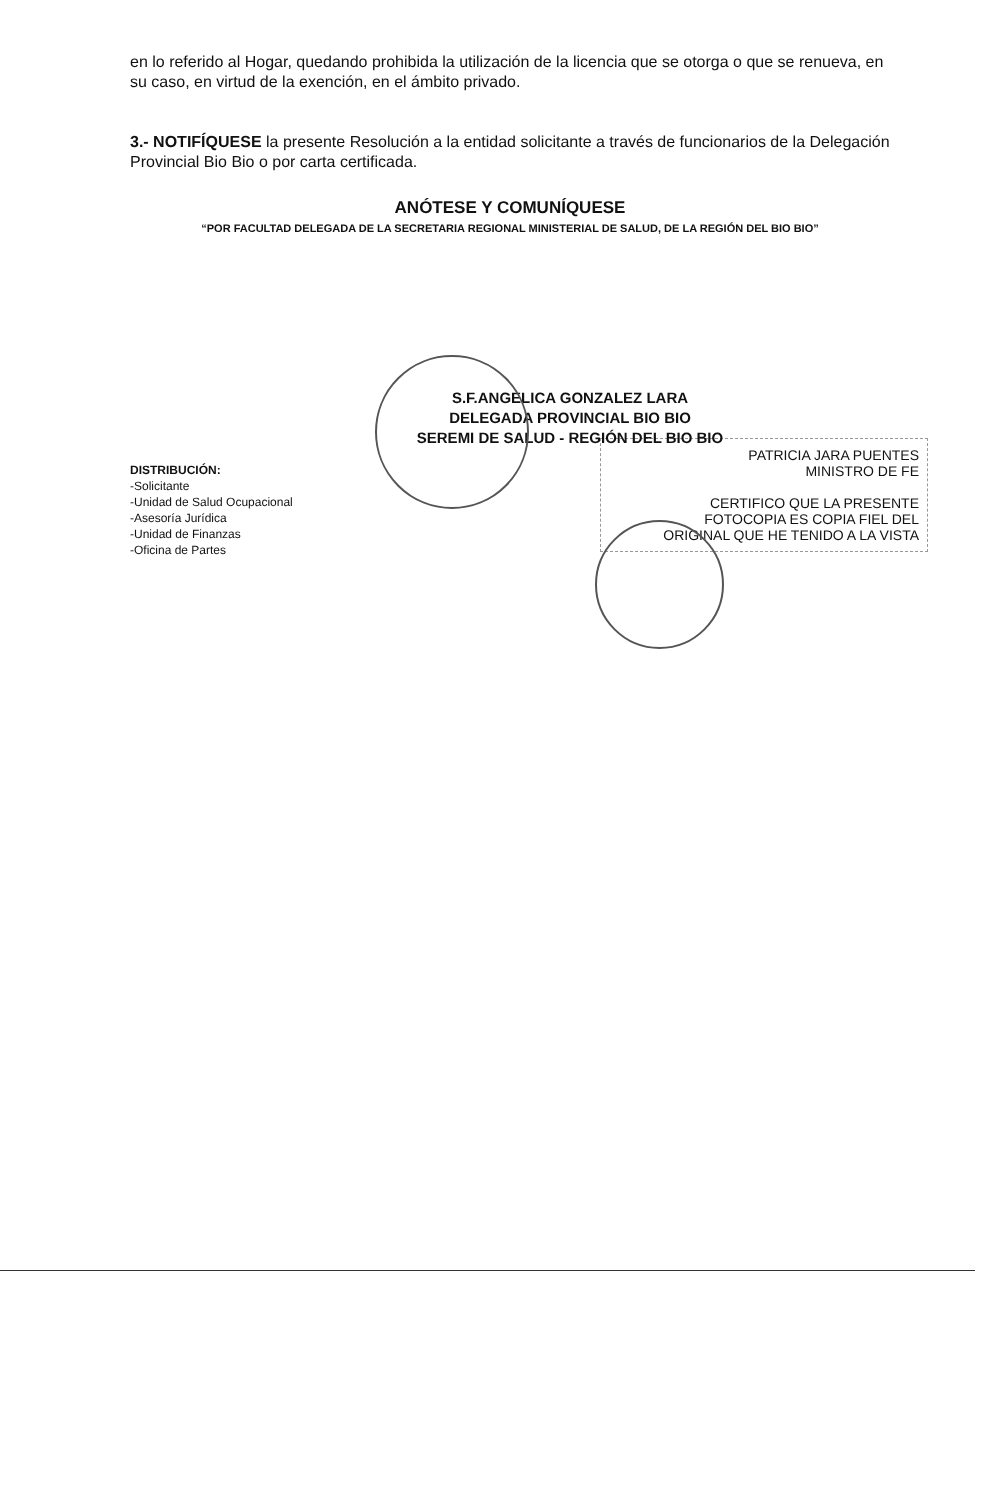en lo referido al Hogar, quedando prohibida la utilización de la licencia que se otorga o que se renueva, en su caso, en virtud de la exención, en el ámbito privado.
3.- NOTIFÍQUESE la presente Resolución a la entidad solicitante a través de funcionarios de la Delegación Provincial Bio Bio o por carta certificada.
ANÓTESE Y COMUNÍQUESE
“POR FACULTAD DELEGADA DE LA SECRETARIA REGIONAL MINISTERIAL DE SALUD, DE LA REGIÓN DEL BIO BIO”
S.F.ANGELICA GONZALEZ LARA
DELEGADA PROVINCIAL BIO BIO
SEREMI DE SALUD - REGIÓN DEL BIO BIO
DISTRIBUCIÓN:
-Solicitante
-Unidad de Salud Ocupacional
-Asesoría Jurídica
-Unidad de Finanzas
-Oficina de Partes
PATRICIA JARA PUENTES
MINISTRO DE FE
CERTIFICO QUE LA PRESENTE
FOTOCOPIA ES COPIA FIEL DEL
ORIGINAL QUE HE TENIDO A LA VISTA